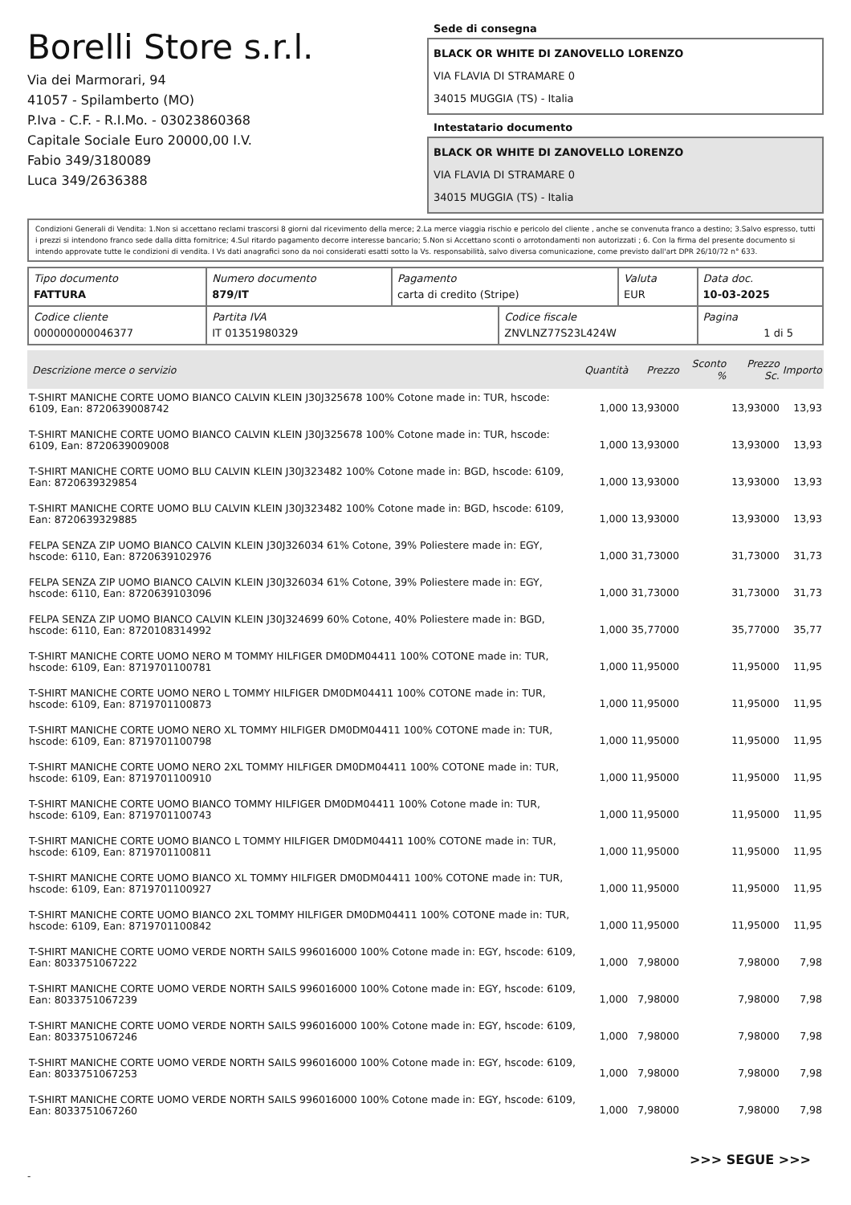Borelli Store s.r.l.
Via dei Marmorari, 94
41057 - Spilamberto (MO)
P.Iva - C.F. - R.I.Mo. - 03023860368
Capitale Sociale Euro 20000,00 I.V.
Fabio 349/3180089
Luca 349/2636388
Sede di consegna
BLACK OR WHITE DI ZANOVELLO LORENZO
VIA FLAVIA DI STRAMARE 0
34015 MUGGIA (TS) - Italia
Intestatario documento
BLACK OR WHITE DI ZANOVELLO LORENZO
VIA FLAVIA DI STRAMARE 0
34015 MUGGIA (TS) - Italia
Condizioni Generali di Vendita: 1.Non si accettano reclami trascorsi 8 giorni dal ricevimento della merce; 2.La merce viaggia rischio e pericolo del cliente , anche se convenuta franco a destino; 3.Salvo espresso, tutti i prezzi si intendono franco sede dalla ditta fornitrice; 4.Sul ritardo pagamento decorre interesse bancario; 5.Non si Accettano sconti o arrotondamenti non autorizzati ; 6. Con la firma del presente documento si intendo approvate tutte le condizioni di vendita. I Vs dati anagrafici sono da noi considerati esatti sotto la Vs. responsabilità, salvo diversa comunicazione, come previsto dall'art DPR 26/10/72 n° 633.
| Tipo documento FATTURA | Numero documento 879/IT | Pagamento carta di credito (Stripe) | | Valuta EUR | Data doc. 10-03-2025 |
| Codice cliente 000000000046377 | Partita IVA IT 01351980329 | | Codice fiscale ZNVLNZ77S23L424W | | Pagina 1 di 5 |
| Descrizione merce o servizio | Quantità | Prezzo | Sconto % | Prezzo Sc. | Importo |
| --- | --- | --- | --- | --- | --- |
| T-SHIRT MANICHE CORTE UOMO BIANCO CALVIN KLEIN J30J325678 100% Cotone made in: TUR, hscode: 6109, Ean: 8720639008742 | 1,000 | 13,93000 | | 13,93000 | 13,93 |
| T-SHIRT MANICHE CORTE UOMO BIANCO CALVIN KLEIN J30J325678 100% Cotone made in: TUR, hscode: 6109, Ean: 8720639009008 | 1,000 | 13,93000 | | 13,93000 | 13,93 |
| T-SHIRT MANICHE CORTE UOMO BLU CALVIN KLEIN J30J323482 100% Cotone made in: BGD, hscode: 6109, Ean: 8720639329854 | 1,000 | 13,93000 | | 13,93000 | 13,93 |
| T-SHIRT MANICHE CORTE UOMO BLU CALVIN KLEIN J30J323482 100% Cotone made in: BGD, hscode: 6109, Ean: 8720639329885 | 1,000 | 13,93000 | | 13,93000 | 13,93 |
| FELPA SENZA ZIP UOMO BIANCO CALVIN KLEIN J30J326034 61% Cotone, 39% Poliestere made in: EGY, hscode: 6110, Ean: 8720639102976 | 1,000 | 31,73000 | | 31,73000 | 31,73 |
| FELPA SENZA ZIP UOMO BIANCO CALVIN KLEIN J30J326034 61% Cotone, 39% Poliestere made in: EGY, hscode: 6110, Ean: 8720639103096 | 1,000 | 31,73000 | | 31,73000 | 31,73 |
| FELPA SENZA ZIP UOMO BIANCO CALVIN KLEIN J30J324699 60% Cotone, 40% Poliestere made in: BGD, hscode: 6110, Ean: 8720108314992 | 1,000 | 35,77000 | | 35,77000 | 35,77 |
| T-SHIRT MANICHE CORTE UOMO NERO M TOMMY HILFIGER DM0DM04411 100% COTONE made in: TUR, hscode: 6109, Ean: 8719701100781 | 1,000 | 11,95000 | | 11,95000 | 11,95 |
| T-SHIRT MANICHE CORTE UOMO NERO L TOMMY HILFIGER DM0DM04411 100% COTONE made in: TUR, hscode: 6109, Ean: 8719701100873 | 1,000 | 11,95000 | | 11,95000 | 11,95 |
| T-SHIRT MANICHE CORTE UOMO NERO XL TOMMY HILFIGER DM0DM04411 100% COTONE made in: TUR, hscode: 6109, Ean: 8719701100798 | 1,000 | 11,95000 | | 11,95000 | 11,95 |
| T-SHIRT MANICHE CORTE UOMO NERO 2XL TOMMY HILFIGER DM0DM04411 100% COTONE made in: TUR, hscode: 6109, Ean: 8719701100910 | 1,000 | 11,95000 | | 11,95000 | 11,95 |
| T-SHIRT MANICHE CORTE UOMO BIANCO TOMMY HILFIGER DM0DM04411 100% Cotone made in: TUR, hscode: 6109, Ean: 8719701100743 | 1,000 | 11,95000 | | 11,95000 | 11,95 |
| T-SHIRT MANICHE CORTE UOMO BIANCO L TOMMY HILFIGER DM0DM04411 100% COTONE made in: TUR, hscode: 6109, Ean: 8719701100811 | 1,000 | 11,95000 | | 11,95000 | 11,95 |
| T-SHIRT MANICHE CORTE UOMO BIANCO XL TOMMY HILFIGER DM0DM04411 100% COTONE made in: TUR, hscode: 6109, Ean: 8719701100927 | 1,000 | 11,95000 | | 11,95000 | 11,95 |
| T-SHIRT MANICHE CORTE UOMO BIANCO 2XL TOMMY HILFIGER DM0DM04411 100% COTONE made in: TUR, hscode: 6109, Ean: 8719701100842 | 1,000 | 11,95000 | | 11,95000 | 11,95 |
| T-SHIRT MANICHE CORTE UOMO VERDE NORTH SAILS 996016000 100% Cotone made in: EGY, hscode: 6109, Ean: 8033751067222 | 1,000 | 7,98000 | | 7,98000 | 7,98 |
| T-SHIRT MANICHE CORTE UOMO VERDE NORTH SAILS 996016000 100% Cotone made in: EGY, hscode: 6109, Ean: 8033751067239 | 1,000 | 7,98000 | | 7,98000 | 7,98 |
| T-SHIRT MANICHE CORTE UOMO VERDE NORTH SAILS 996016000 100% Cotone made in: EGY, hscode: 6109, Ean: 8033751067246 | 1,000 | 7,98000 | | 7,98000 | 7,98 |
| T-SHIRT MANICHE CORTE UOMO VERDE NORTH SAILS 996016000 100% Cotone made in: EGY, hscode: 6109, Ean: 8033751067253 | 1,000 | 7,98000 | | 7,98000 | 7,98 |
| T-SHIRT MANICHE CORTE UOMO VERDE NORTH SAILS 996016000 100% Cotone made in: EGY, hscode: 6109, Ean: 8033751067260 | 1,000 | 7,98000 | | 7,98000 | 7,98 |
>>> SEGUE >>>
-